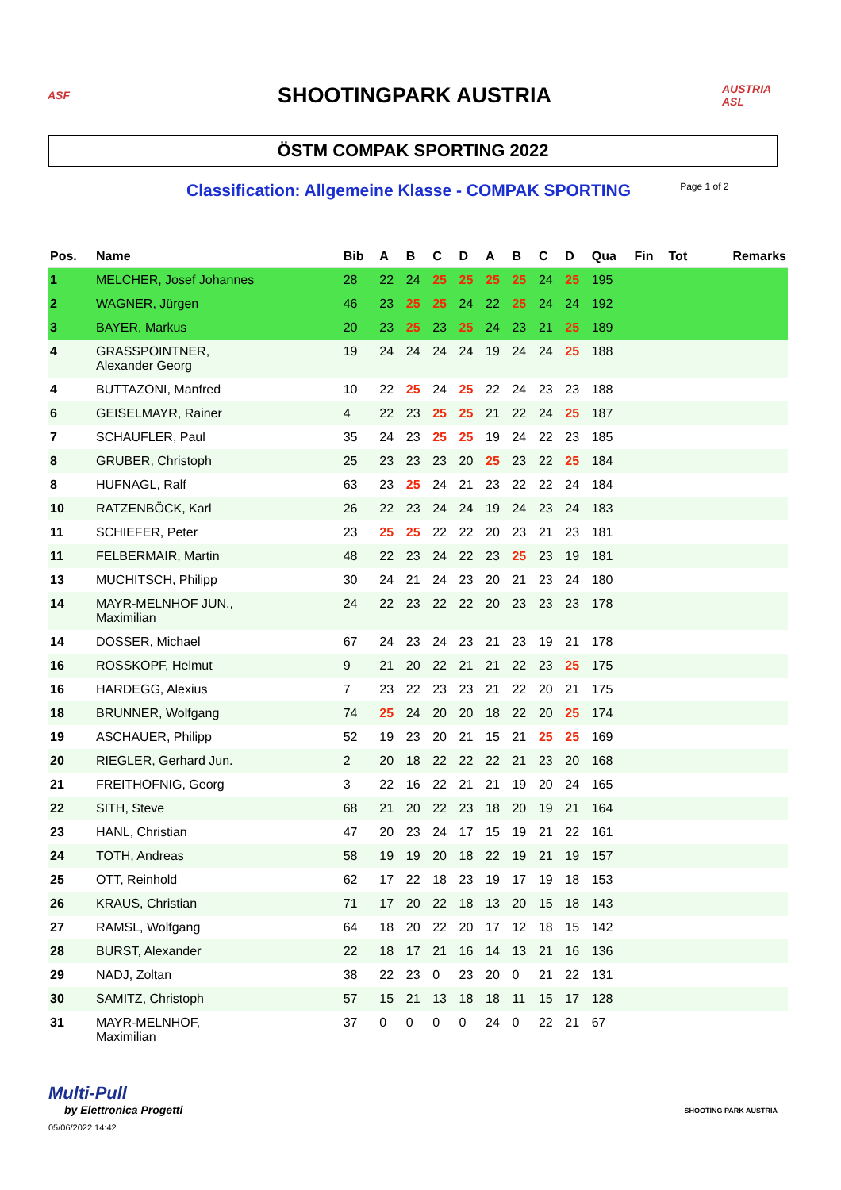ASF
SHOOTINGPARK AUSTRIA
AUSTRIA ASL
ÖSTM COMPAK SPORTING 2022
Classification: Allgemeine Klasse - COMPAK SPORTING
Page 1 of 2
| Pos. | Name | Bib | A | B | C | D | A | B | C | D | Qua | Fin | Tot | Remarks |
| --- | --- | --- | --- | --- | --- | --- | --- | --- | --- | --- | --- | --- | --- | --- |
| 1 | MELCHER, Josef Johannes | 28 | 22 | 24 | 25 | 25 | 25 | 25 | 24 | 25 | 195 | | | |
| 2 | WAGNER, Jürgen | 46 | 23 | 25 | 25 | 24 | 22 | 25 | 24 | 24 | 192 | | | |
| 3 | BAYER, Markus | 20 | 23 | 25 | 23 | 25 | 24 | 23 | 21 | 25 | 189 | | | |
| 4 | GRASSPOINTNER, Alexander Georg | 19 | 24 | 24 | 24 | 24 | 19 | 24 | 24 | 25 | 188 | | | |
| 4 | BUTTAZONI, Manfred | 10 | 22 | 25 | 24 | 25 | 22 | 24 | 23 | 23 | 188 | | | |
| 6 | GEISELMAYR, Rainer | 4 | 22 | 23 | 25 | 25 | 21 | 22 | 24 | 25 | 187 | | | |
| 7 | SCHAUFLER, Paul | 35 | 24 | 23 | 25 | 25 | 19 | 24 | 22 | 23 | 185 | | | |
| 8 | GRUBER, Christoph | 25 | 23 | 23 | 23 | 20 | 25 | 23 | 22 | 25 | 184 | | | |
| 8 | HUFNAGL, Ralf | 63 | 23 | 25 | 24 | 21 | 23 | 22 | 22 | 24 | 184 | | | |
| 10 | RATZENBÖCK, Karl | 26 | 22 | 23 | 24 | 24 | 19 | 24 | 23 | 24 | 183 | | | |
| 11 | SCHIEFER, Peter | 23 | 25 | 25 | 22 | 22 | 20 | 23 | 21 | 23 | 181 | | | |
| 11 | FELBERMAIR, Martin | 48 | 22 | 23 | 24 | 22 | 23 | 25 | 23 | 19 | 181 | | | |
| 13 | MUCHITSCH, Philipp | 30 | 24 | 21 | 24 | 23 | 20 | 21 | 23 | 24 | 180 | | | |
| 14 | MAYR-MELNHOF JUN., Maximilian | 24 | 22 | 23 | 22 | 22 | 20 | 23 | 23 | 23 | 178 | | | |
| 14 | DOSSER, Michael | 67 | 24 | 23 | 24 | 23 | 21 | 23 | 19 | 21 | 178 | | | |
| 16 | ROSSKOPF, Helmut | 9 | 21 | 20 | 22 | 21 | 21 | 22 | 23 | 25 | 175 | | | |
| 16 | HARDEGG, Alexius | 7 | 23 | 22 | 23 | 23 | 21 | 22 | 20 | 21 | 175 | | | |
| 18 | BRUNNER, Wolfgang | 74 | 25 | 24 | 20 | 20 | 18 | 22 | 20 | 25 | 174 | | | |
| 19 | ASCHAUER, Philipp | 52 | 19 | 23 | 20 | 21 | 15 | 21 | 25 | 25 | 169 | | | |
| 20 | RIEGLER, Gerhard Jun. | 2 | 20 | 18 | 22 | 22 | 22 | 21 | 23 | 20 | 168 | | | |
| 21 | FREITHOFNIG, Georg | 3 | 22 | 16 | 22 | 21 | 21 | 19 | 20 | 24 | 165 | | | |
| 22 | SITH, Steve | 68 | 21 | 20 | 22 | 23 | 18 | 20 | 19 | 21 | 164 | | | |
| 23 | HANL, Christian | 47 | 20 | 23 | 24 | 17 | 15 | 19 | 21 | 22 | 161 | | | |
| 24 | TOTH, Andreas | 58 | 19 | 19 | 20 | 18 | 22 | 19 | 21 | 19 | 157 | | | |
| 25 | OTT, Reinhold | 62 | 17 | 22 | 18 | 23 | 19 | 17 | 19 | 18 | 153 | | | |
| 26 | KRAUS, Christian | 71 | 17 | 20 | 22 | 18 | 13 | 20 | 15 | 18 | 143 | | | |
| 27 | RAMSL, Wolfgang | 64 | 18 | 20 | 22 | 20 | 17 | 12 | 18 | 15 | 142 | | | |
| 28 | BURST, Alexander | 22 | 18 | 17 | 21 | 16 | 14 | 13 | 21 | 16 | 136 | | | |
| 29 | NADJ, Zoltan | 38 | 22 | 23 | 0 | 23 | 20 | 0 | 21 | 22 | 131 | | | |
| 30 | SAMITZ, Christoph | 57 | 15 | 21 | 13 | 18 | 18 | 11 | 15 | 17 | 128 | | | |
| 31 | MAYR-MELNHOF, Maximilian | 37 | 0 | 0 | 0 | 0 | 24 | 0 | 22 | 21 | 67 | | | |
Multi-Pull
by Elettronica Progetti
05/06/2022 14:42
SHOOTING PARK AUSTRIA